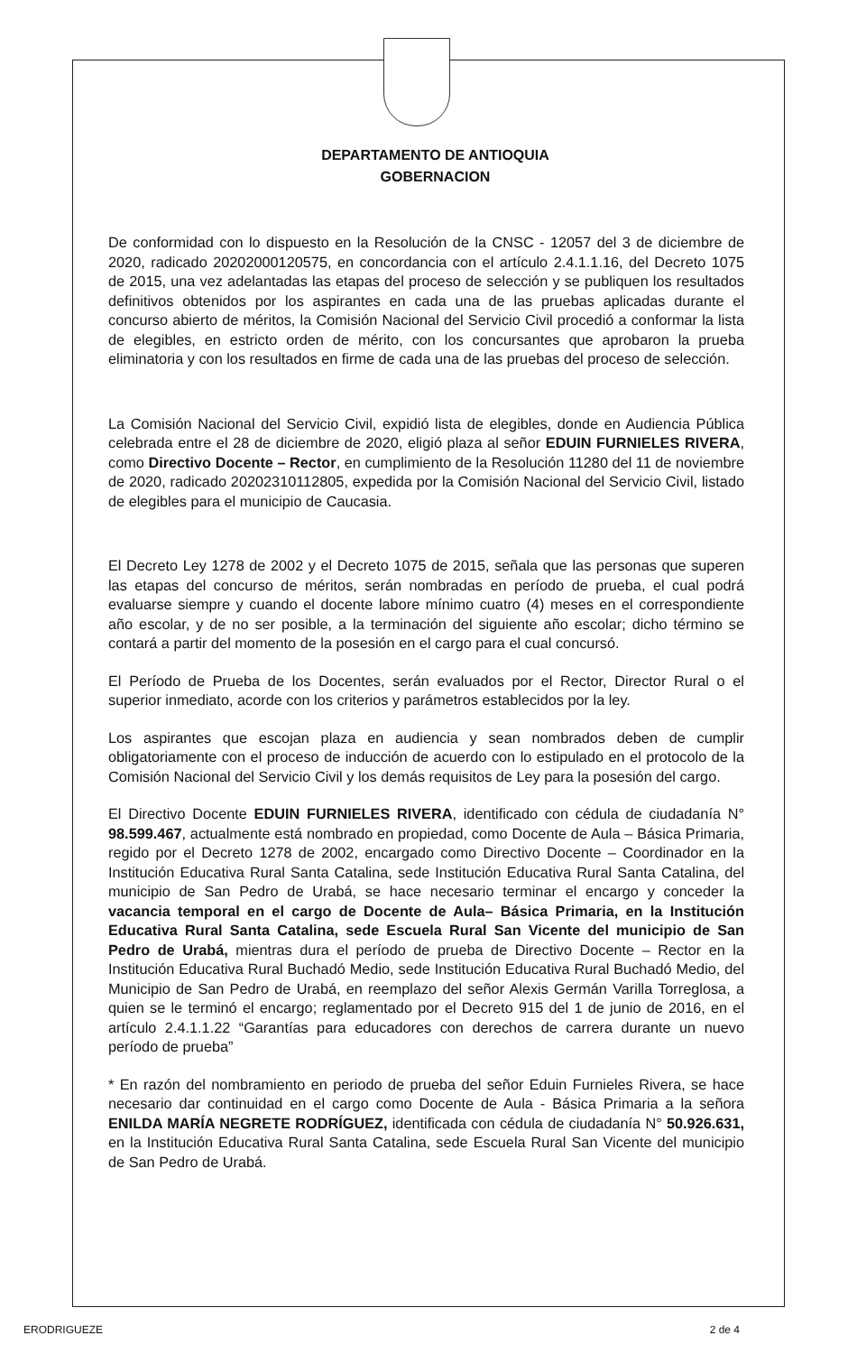DEPARTAMENTO DE ANTIOQUIA
GOBERNACION
De conformidad con lo dispuesto en la Resolución de la CNSC - 12057 del 3 de diciembre de 2020, radicado 20202000120575, en concordancia con el artículo 2.4.1.1.16, del Decreto 1075 de 2015, una vez adelantadas las etapas del proceso de selección y se publiquen los resultados definitivos obtenidos por los aspirantes en cada una de las pruebas aplicadas durante el concurso abierto de méritos, la Comisión Nacional del Servicio Civil procedió a conformar la lista de elegibles, en estricto orden de mérito, con los concursantes que aprobaron la prueba eliminatoria y con los resultados en firme de cada una de las pruebas del proceso de selección.
La Comisión Nacional del Servicio Civil, expidió lista de elegibles, donde en Audiencia Pública celebrada entre el 28 de diciembre de 2020, eligió plaza al señor EDUIN FURNIELES RIVERA, como Directivo Docente – Rector, en cumplimiento de la Resolución 11280 del 11 de noviembre de 2020, radicado 20202310112805, expedida por la Comisión Nacional del Servicio Civil, listado de elegibles para el municipio de Caucasia.
El Decreto Ley 1278 de 2002 y el Decreto 1075 de 2015, señala que las personas que superen las etapas del concurso de méritos, serán nombradas en período de prueba, el cual podrá evaluarse siempre y cuando el docente labore mínimo cuatro (4) meses en el correspondiente año escolar, y de no ser posible, a la terminación del siguiente año escolar; dicho término se contará a partir del momento de la posesión en el cargo para el cual concursó.
El Período de Prueba de los Docentes, serán evaluados por el Rector, Director Rural o el superior inmediato, acorde con los criterios y parámetros establecidos por la ley.
Los aspirantes que escojan plaza en audiencia y sean nombrados deben de cumplir obligatoriamente con el proceso de inducción de acuerdo con lo estipulado en el protocolo de la Comisión Nacional del Servicio Civil y los demás requisitos de Ley para la posesión del cargo.
El Directivo Docente EDUIN FURNIELES RIVERA, identificado con cédula de ciudadanía N° 98.599.467, actualmente está nombrado en propiedad, como Docente de Aula – Básica Primaria, regido por el Decreto 1278 de 2002, encargado como Directivo Docente – Coordinador en la Institución Educativa Rural Santa Catalina, sede Institución Educativa Rural Santa Catalina, del municipio de San Pedro de Urabá, se hace necesario terminar el encargo y conceder la vacancia temporal en el cargo de Docente de Aula– Básica Primaria, en la Institución Educativa Rural Santa Catalina, sede Escuela Rural San Vicente del municipio de San Pedro de Urabá, mientras dura el período de prueba de Directivo Docente – Rector en la Institución Educativa Rural Buchadó Medio, sede Institución Educativa Rural Buchadó Medio, del Municipio de San Pedro de Urabá, en reemplazo del señor Alexis Germán Varilla Torreglosa, a quien se le terminó el encargo; reglamentado por el Decreto 915 del 1 de junio de 2016, en el artículo 2.4.1.1.22 “Garantías para educadores con derechos de carrera durante un nuevo período de prueba”
* En razón del nombramiento en periodo de prueba del señor Eduin Furnieles Rivera, se hace necesario dar continuidad en el cargo como Docente de Aula - Básica Primaria a la señora ENILDA MARÍA NEGRETE RODRÍGUEZ, identificada con cédula de ciudadanía N° 50.926.631, en la Institución Educativa Rural Santa Catalina, sede Escuela Rural San Vicente del municipio de San Pedro de Urabá.
ERODRIGUEZE 2 de 4